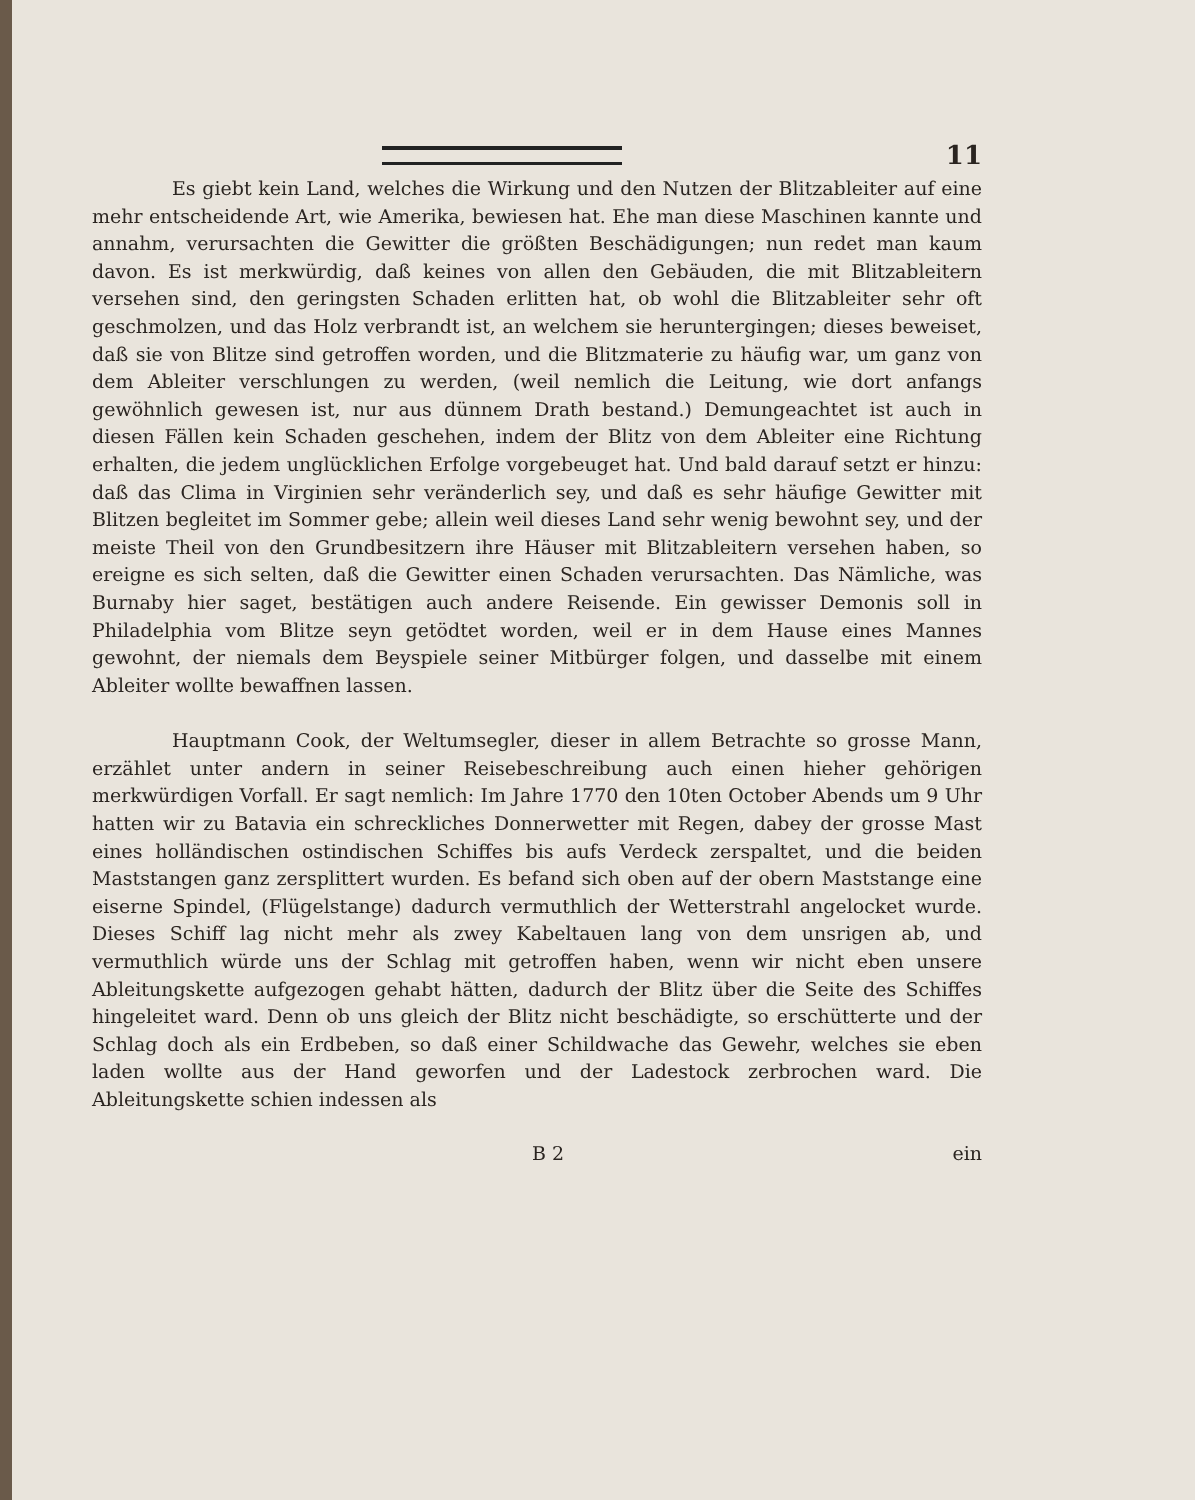11
Es giebt kein Land, welches die Wirkung und den Nutzen der Blitzableiter auf eine mehr entscheidende Art, wie Amerika, bewiesen hat. Ehe man diese Maschinen kannte und annahm, verursachten die Gewitter die größten Beschädigungen; nun redet man kaum davon. Es ist merkwürdig, daß keines von allen den Gebäuden, die mit Blitzableitern versehen sind, den geringsten Schaden erlitten hat, ob wohl die Blitzableiter sehr oft geschmolzen, und das Holz verbrandt ist, an welchem sie heruntergingen; dieses beweiset, daß sie von Blitze sind getroffen worden, und die Blitzmaterie zu häufig war, um ganz von dem Ableiter verschlungen zu werden, (weil nemlich die Leitung, wie dort anfangs gewöhnlich gewesen ist, nur aus dünnem Drath bestand.) Demungeachtet ist auch in diesen Fällen kein Schaden geschehen, indem der Blitz von dem Ableiter eine Richtung erhalten, die jedem unglücklichen Erfolge vorgebeuget hat. Und bald darauf setzt er hinzu: daß das Clima in Virginien sehr veränderlich sey, und daß es sehr häufige Gewitter mit Blitzen begleitet im Sommer gebe; allein weil dieses Land sehr wenig bewohnt sey, und der meiste Theil von den Grundbesitzern ihre Häuser mit Blitzableitern versehen haben, so ereigne es sich selten, daß die Gewitter einen Schaden verursachten. Das Nämliche, was Burnaby hier saget, bestätigen auch andere Reisende. Ein gewisser Demonis soll in Philadelphia vom Blitze seyn getödtet worden, weil er in dem Hause eines Mannes gewohnt, der niemals dem Beyspiele seiner Mitbürger folgen, und dasselbe mit einem Ableiter wollte bewaffnen lassen.
Hauptmann Cook, der Weltumsegler, dieser in allem Betrachte so grosse Mann, erzählet unter andern in seiner Reisebeschreibung auch einen hieher gehörigen merkwürdigen Vorfall. Er sagt nemlich: Im Jahre 1770 den 10ten October Abends um 9 Uhr hatten wir zu Batavia ein schreckliches Donnerwetter mit Regen, dabey der grosse Mast eines holländischen ostindischen Schiffes bis aufs Verdeck zerspaltet, und die beiden Maststangen ganz zersplittert wurden. Es befand sich oben auf der obern Maststange eine eiserne Spindel, (Flügelstange) dadurch vermuthlich der Wetterstrahl angelocket wurde. Dieses Schiff lag nicht mehr als zwey Kabeltauen lang von dem unsrigen ab, und vermuthlich würde uns der Schlag mit getroffen haben, wenn wir nicht eben unsere Ableitungskette aufgezogen gehabt hätten, dadurch der Blitz über die Seite des Schiffes hingeleitet ward. Denn ob uns gleich der Blitz nicht beschädigte, so erschütterte und der Schlag doch als ein Erdbeben, so daß einer Schildwache das Gewehr, welches sie eben laden wollte aus der Hand geworfen und der Ladestock zerbrochen ward. Die Ableitungskette schien indessen als
B 2 ein